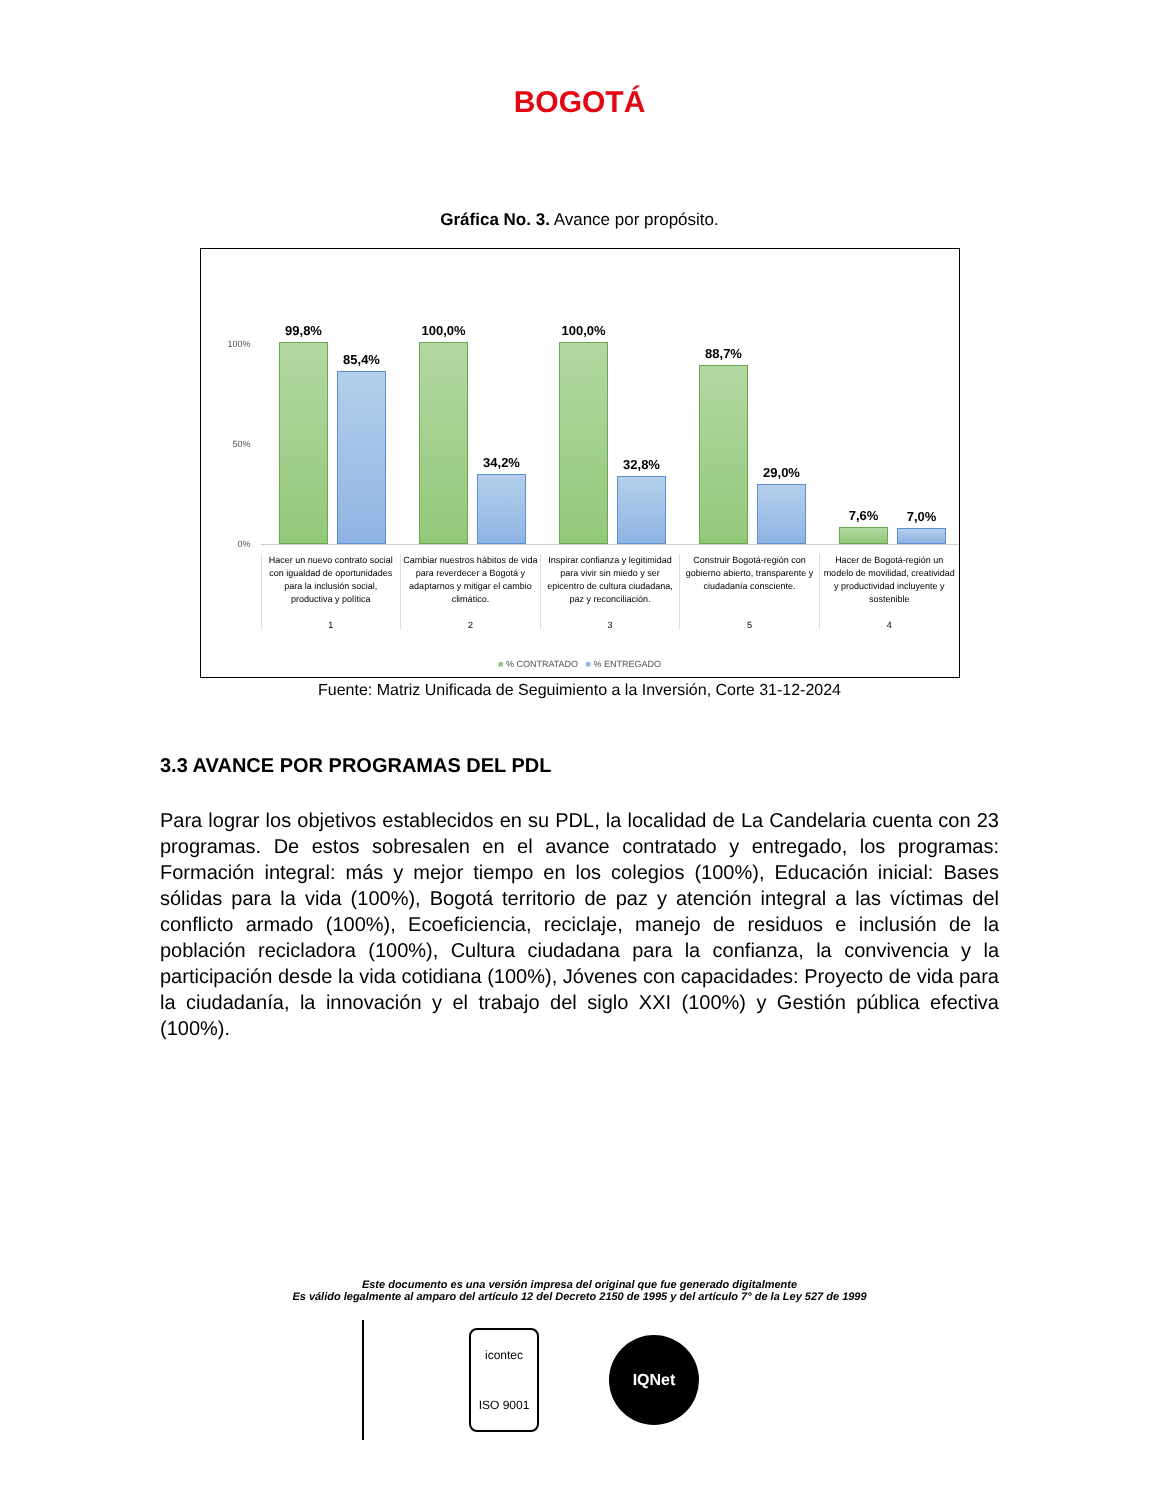BOGOTÁ
Gráfica No. 3. Avance por propósito.
100%
50%
0%
99,8%
85,4%
100,0%
34,2%
100,0%
32,8%
88,7%
29,0%
7,6% 7,0%
Hacer un nuevo contrato social con igualdad de oportunidades para la inclusión social, productiva y política
1
Cambiar nuestros hábitos de vida para reverdecer a Bogotá y adaptarnos y mitigar el cambio climático.
2
Inspirar confianza y legitimidad para vivir sin miedo y ser epicentro de cultura ciudadana, paz y reconciliación.
3
Construir Bogotá-región con gobierno abierto, transparente y ciudadanía consciente.
5
Hacer de Bogotá-región un modelo de movilidad, creatividad y productividad incluyente y sostenible
4
■ % CONTRATADO ■ % ENTREGADO
Fuente: Matriz Unificada de Seguimiento a la Inversión, Corte 31-12-2024
3.3 AVANCE POR PROGRAMAS DEL PDL
Para lograr los objetivos establecidos en su PDL, la localidad de La Candelaria cuenta con 23 programas. De estos sobresalen en el avance contratado y entregado, los programas: Formación integral: más y mejor tiempo en los colegios (100%), Educación inicial: Bases sólidas para la vida (100%), Bogotá territorio de paz y atención integral a las víctimas del conflicto armado (100%), Ecoeficiencia, reciclaje, manejo de residuos e inclusión de la población recicladora (100%), Cultura ciudadana para la confianza, la convivencia y la participación desde la vida cotidiana (100%), Jóvenes con capacidades: Proyecto de vida para la ciudadanía, la innovación y el trabajo del siglo XXI (100%) y Gestión pública efectiva (100%).
Este documento es una versión impresa del original que fue generado digitalmente
Es válido legalmente al amparo del artículo 12 del Decreto 2150 de 1995 y del artículo 7° de la Ley 527 de 1999
icontec
ISO 9001
IQNet